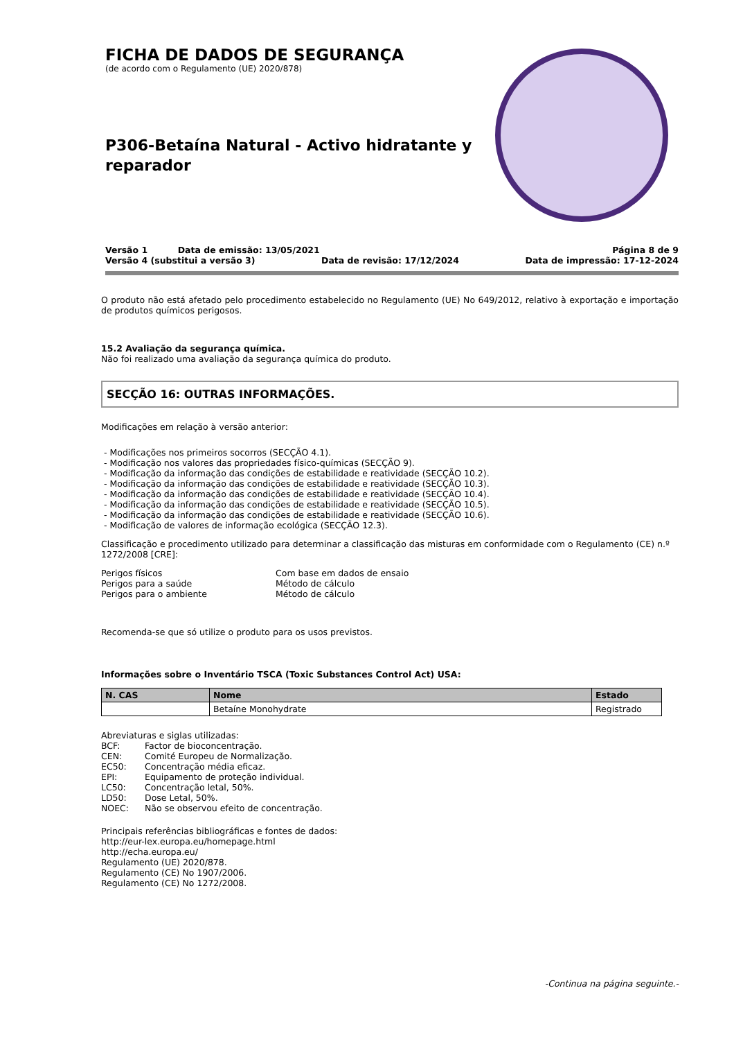FICHA DE DADOS DE SEGURANÇA
(de acordo com o Regulamento (UE) 2020/878)
P306-Betaína Natural - Activo hidratante y reparador
Versão 1 Data de emissão: 13/05/2021 Página 8 de 9
Versão 4 (substitui a versão 3) Data de revisão: 17/12/2024 Data de impressão: 17-12-2024
O produto não está afetado pelo procedimento estabelecido no Regulamento (UE) No 649/2012, relativo à exportação e importação de produtos químicos perigosos.
15.2 Avaliação da segurança química.
Não foi realizado uma avaliação da segurança química do produto.
SECÇÃO 16: OUTRAS INFORMAÇÕES.
Modificações em relação à versão anterior:
- Modificações nos primeiros socorros (SECÇÃO 4.1).
- Modificação nos valores das propriedades físico-químicas (SECÇÃO 9).
- Modificação da informação das condições de estabilidade e reatividade (SECÇÃO 10.2).
- Modificação da informação das condições de estabilidade e reatividade (SECÇÃO 10.3).
- Modificação da informação das condições de estabilidade e reatividade (SECÇÃO 10.4).
- Modificação da informação das condições de estabilidade e reatividade (SECÇÃO 10.5).
- Modificação da informação das condições de estabilidade e reatividade (SECÇÃO 10.6).
- Modificação de valores de informação ecológica (SECÇÃO 12.3).
Classificação e procedimento utilizado para determinar a classificação das misturas em conformidade com o Regulamento (CE) n.º 1272/2008 [CRE]:
Perigos físicos Com base em dados de ensaio
Perigos para a saúde Método de cálculo
Perigos para o ambiente Método de cálculo
Recomenda-se que só utilize o produto para os usos previstos.
Informações sobre o Inventário TSCA (Toxic Substances Control Act) USA:
| N. CAS | Nome | Estado |
| --- | --- | --- |
| | Betaíne Monohydrate | Registrado |
Abreviaturas e siglas utilizadas:
BCF: Factor de bioconcentração.
CEN: Comité Europeu de Normalização.
EC50: Concentração média eficaz.
EPI: Equipamento de proteção individual.
LC50: Concentração letal, 50%.
LD50: Dose Letal, 50%.
NOEC: Não se observou efeito de concentração.
Principais referências bibliográficas e fontes de dados:
http://eur-lex.europa.eu/homepage.html
http://echa.europa.eu/
Regulamento (UE) 2020/878.
Regulamento (CE) No 1907/2006.
Regulamento (CE) No 1272/2008.
-Continua na página seguinte.-